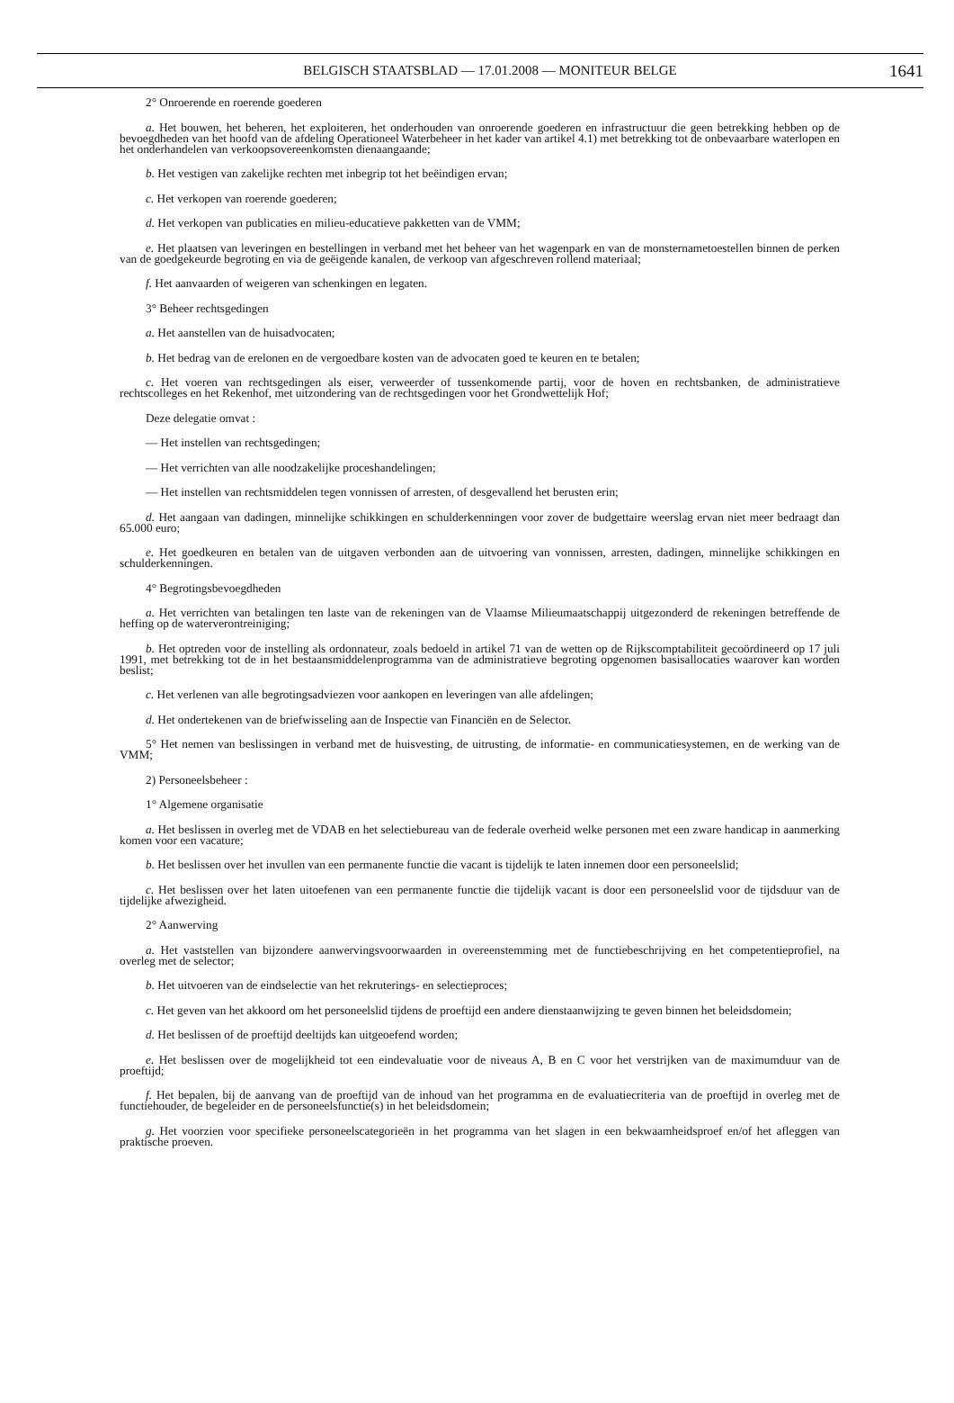BELGISCH STAATSBLAD — 17.01.2008 — MONITEUR BELGE 1641
2° Onroerende en roerende goederen
a. Het bouwen, het beheren, het exploiteren, het onderhouden van onroerende goederen en infrastructuur die geen betrekking hebben op de bevoegdheden van het hoofd van de afdeling Operationeel Waterbeheer in het kader van artikel 4.1) met betrekking tot de onbevaarbare waterlopen en het onderhandelen van verkoopsovereenkomsten dienaangaande;
b. Het vestigen van zakelijke rechten met inbegrip tot het beëindigen ervan;
c. Het verkopen van roerende goederen;
d. Het verkopen van publicaties en milieu-educatieve pakketten van de VMM;
e. Het plaatsen van leveringen en bestellingen in verband met het beheer van het wagenpark en van de monsternametoestellen binnen de perken van de goedgekeurde begroting en via de geëigende kanalen, de verkoop van afgeschreven rollend materiaal;
f. Het aanvaarden of weigeren van schenkingen en legaten.
3° Beheer rechtsgedingen
a. Het aanstellen van de huisadvocaten;
b. Het bedrag van de erelonen en de vergoedbare kosten van de advocaten goed te keuren en te betalen;
c. Het voeren van rechtsgedingen als eiser, verweerder of tussenkomende partij, voor de hoven en rechtsbanken, de administratieve rechtscolleges en het Rekenhof, met uitzondering van de rechtsgedingen voor het Grondwettelijk Hof;
Deze delegatie omvat :
— Het instellen van rechtsgedingen;
— Het verrichten van alle noodzakelijke proceshandelingen;
— Het instellen van rechtsmiddelen tegen vonnissen of arresten, of desgevallend het berusten erin;
d. Het aangaan van dadingen, minnelijke schikkingen en schulderkenningen voor zover de budgettaire weerslag ervan niet meer bedraagt dan 65.000 euro;
e. Het goedkeuren en betalen van de uitgaven verbonden aan de uitvoering van vonnissen, arresten, dadingen, minnelijke schikkingen en schulderkenningen.
4° Begrotingsbevoegdheden
a. Het verrichten van betalingen ten laste van de rekeningen van de Vlaamse Milieumaatschappij uitgezonderd de rekeningen betreffende de heffing op de waterverontreiniging;
b. Het optreden voor de instelling als ordonnateur, zoals bedoeld in artikel 71 van de wetten op de Rijkscomptabiliteit gecoördineerd op 17 juli 1991, met betrekking tot de in het bestaansmiddelenprogramma van de administratieve begroting opgenomen basisallocaties waarover kan worden beslist;
c. Het verlenen van alle begrotingsadviezen voor aankopen en leveringen van alle afdelingen;
d. Het ondertekenen van de briefwisseling aan de Inspectie van Financiën en de Selector.
5° Het nemen van beslissingen in verband met de huisvesting, de uitrusting, de informatie- en communicatiesystemen, en de werking van de VMM;
2) Personeelsbeheer :
1° Algemene organisatie
a. Het beslissen in overleg met de VDAB en het selectiebureau van de federale overheid welke personen met een zware handicap in aanmerking komen voor een vacature;
b. Het beslissen over het invullen van een permanente functie die vacant is tijdelijk te laten innemen door een personeelslid;
c. Het beslissen over het laten uitoefenen van een permanente functie die tijdelijk vacant is door een personeelslid voor de tijdsduur van de tijdelijke afwezigheid.
2° Aanwerving
a. Het vaststellen van bijzondere aanwervingsvoorwaarden in overeenstemming met de functiebeschrijving en het competentieprofiel, na overleg met de selector;
b. Het uitvoeren van de eindselectie van het rekruterings- en selectieproces;
c. Het geven van het akkoord om het personeelslid tijdens de proeftijd een andere dienstaanwijzing te geven binnen het beleidsdomein;
d. Het beslissen of de proeftijd deeltijds kan uitgeoefend worden;
e. Het beslissen over de mogelijkheid tot een eindevaluatie voor de niveaus A, B en C voor het verstrijken van de maximumduur van de proeftijd;
f. Het bepalen, bij de aanvang van de proeftijd van de inhoud van het programma en de evaluatiecriteria van de proeftijd in overleg met de functiehouder, de begeleider en de personeelsfunctie(s) in het beleidsdomein;
g. Het voorzien voor specifieke personeelscategorieën in het programma van het slagen in een bekwaamheidsproef en/of het afleggen van praktische proeven.